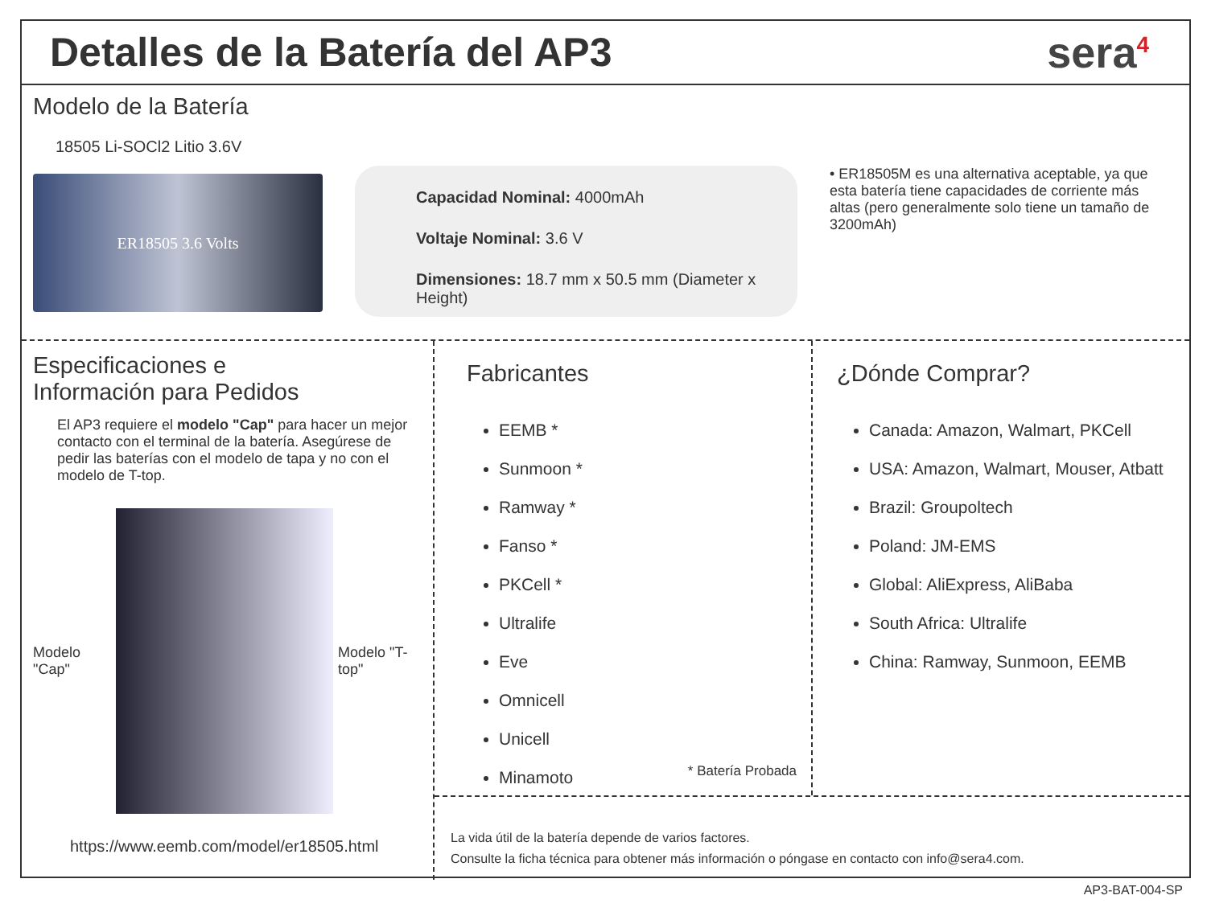Detalles de la Batería del AP3 sera<sup>4</sup>
Modelo de la Batería
18505 Li-SOCl2 Litio 3.6V
ER18505 3.6 Volts
Capacidad Nominal: 4000mAh
Voltaje Nominal: 3.6 V
Dimensiones: 18.7 mm x 50.5 mm (Diameter x Height)
• ER18505M es una alternativa aceptable, ya que esta batería tiene capacidades de corriente más altas (pero generalmente solo tiene un tamaño de 3200mAh)
Especificaciones e
Información para Pedidos
El AP3 requiere el modelo "Cap" para hacer un mejor contacto con el terminal de la batería. Asegúrese de pedir las baterías con el modelo de tapa y no con el modelo de T-top.
Modelo "Cap" Modelo "T-top"
https://www.eemb.com/model/er18505.html
Fabricantes
EEMB *
Sunmoon *
Ramway *
Fanso *
PKCell *
Ultralife
Eve
Omnicell
Unicell
Minamoto
* Batería Probada
¿Dónde Comprar?
Canada: Amazon, Walmart, PKCell
USA: Amazon, Walmart, Mouser, Atbatt
Brazil: Groupoltech
Poland: JM-EMS
Global: AliExpress, AliBaba
South Africa: Ultralife
China: Ramway, Sunmoon, EEMB
La vida útil de la batería depende de varios factores.
Consulte la ficha técnica para obtener más información o póngase en contacto con info@sera4.com.
AP3-BAT-004-SP